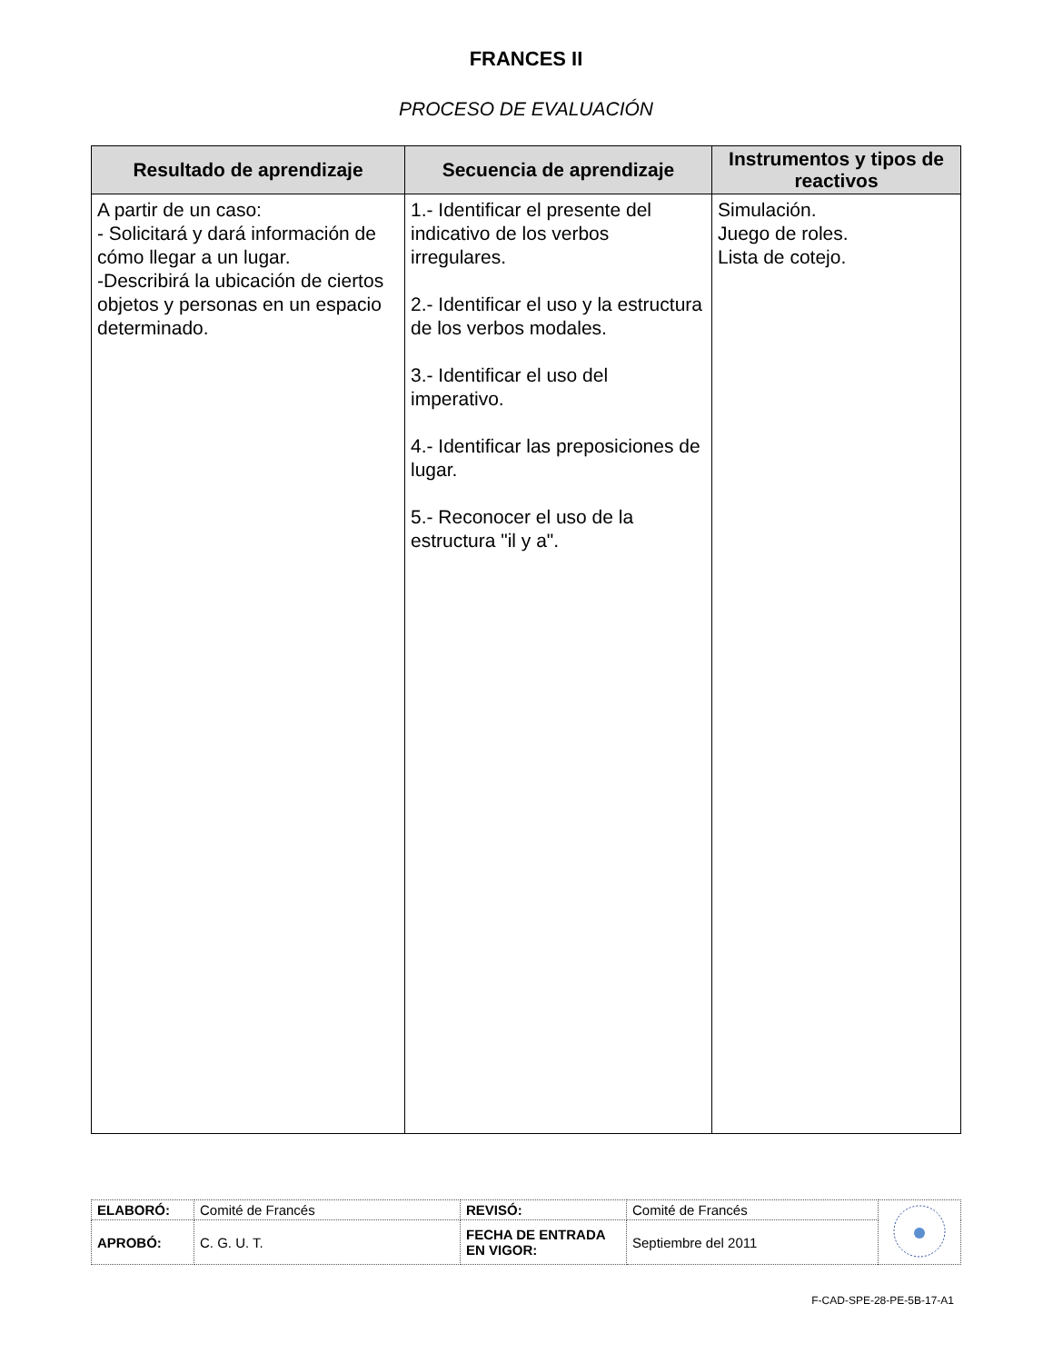FRANCES II
PROCESO DE EVALUACIÓN
| Resultado de aprendizaje | Secuencia de aprendizaje | Instrumentos y tipos de reactivos |
| --- | --- | --- |
| A partir de un caso: - Solicitará y dará información de cómo llegar a un lugar. -Describirá la ubicación de ciertos objetos y personas en un espacio determinado. | 1.- Identificar el presente del indicativo de los verbos irregulares. 2.- Identificar el uso y la estructura de los verbos modales. 3.- Identificar el uso del imperativo. 4.- Identificar las preposiciones de lugar. 5.- Reconocer el uso de la estructura "il y a". | Simulación. Juego de roles. Lista de cotejo. |
| ELABORÓ: | Comité de Francés | REVISÓ: | Comité de Francés | |
| APROBÓ: | C. G. U. T. | FECHA DE ENTRADA EN VIGOR: | Septiembre del 2011 | |
F-CAD-SPE-28-PE-5B-17-A1